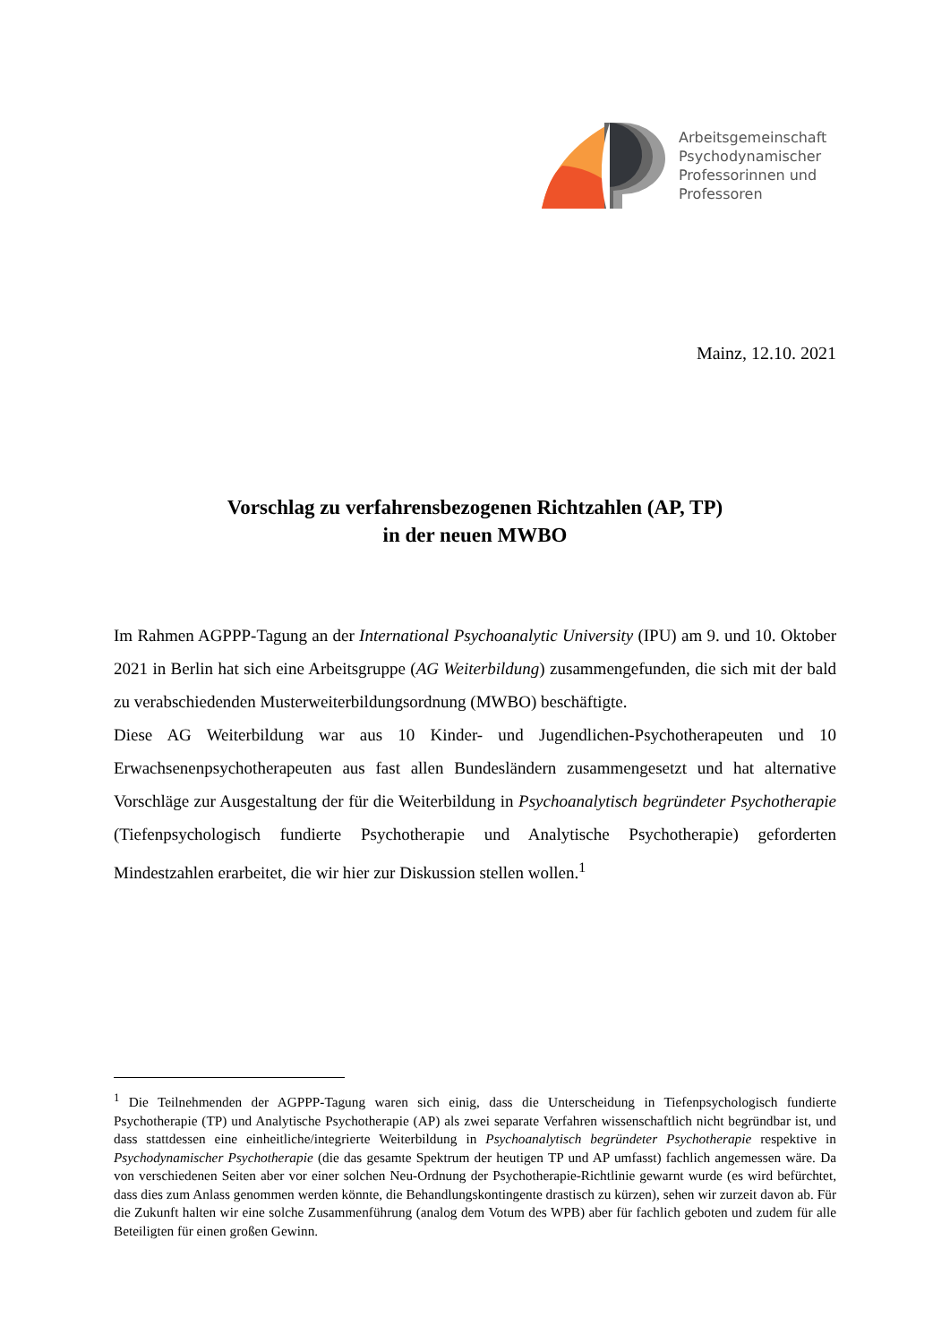Arbeitsgemeinschaft
Psychodynamischer
Professorinnen und
Professoren
Mainz, 12.10. 2021
Vorschlag zu verfahrensbezogenen Richtzahlen (AP, TP)
in der neuen MWBO
Im Rahmen AGPPP-Tagung an der International Psychoanalytic University (IPU) am 9. und 10. Oktober 2021 in Berlin hat sich eine Arbeitsgruppe (AG Weiterbildung) zusammengefunden, die sich mit der bald zu verabschiedenden Musterweiterbildungsordnung (MWBO) beschäftigte.
Diese AG Weiterbildung war aus 10 Kinder- und Jugendlichen-Psychotherapeuten und 10 Erwachsenenpsychotherapeuten aus fast allen Bundesländern zusammengesetzt und hat alternative Vorschläge zur Ausgestaltung der für die Weiterbildung in Psychoanalytisch begründeter Psychotherapie (Tiefenpsychologisch fundierte Psychotherapie und Analytische Psychotherapie) geforderten Mindestzahlen erarbeitet, die wir hier zur Diskussion stellen wollen.<sup>1</sup>
<sup>1</sup> Die Teilnehmenden der AGPPP-Tagung waren sich einig, dass die Unterscheidung in Tiefenpsychologisch fundierte Psychotherapie (TP) und Analytische Psychotherapie (AP) als zwei separate Verfahren wissenschaftlich nicht begründbar ist, und dass stattdessen eine einheitliche/integrierte Weiterbildung in Psychoanalytisch begründeter Psychotherapie respektive in Psychodynamischer Psychotherapie (die das gesamte Spektrum der heutigen TP und AP umfasst) fachlich angemessen wäre. Da von verschiedenen Seiten aber vor einer solchen Neu-Ordnung der Psychotherapie-Richtlinie gewarnt wurde (es wird befürchtet, dass dies zum Anlass genommen werden könnte, die Behandlungskontingente drastisch zu kürzen), sehen wir zurzeit davon ab. Für die Zukunft halten wir eine solche Zusammenführung (analog dem Votum des WPB) aber für fachlich geboten und zudem für alle Beteiligten für einen großen Gewinn.